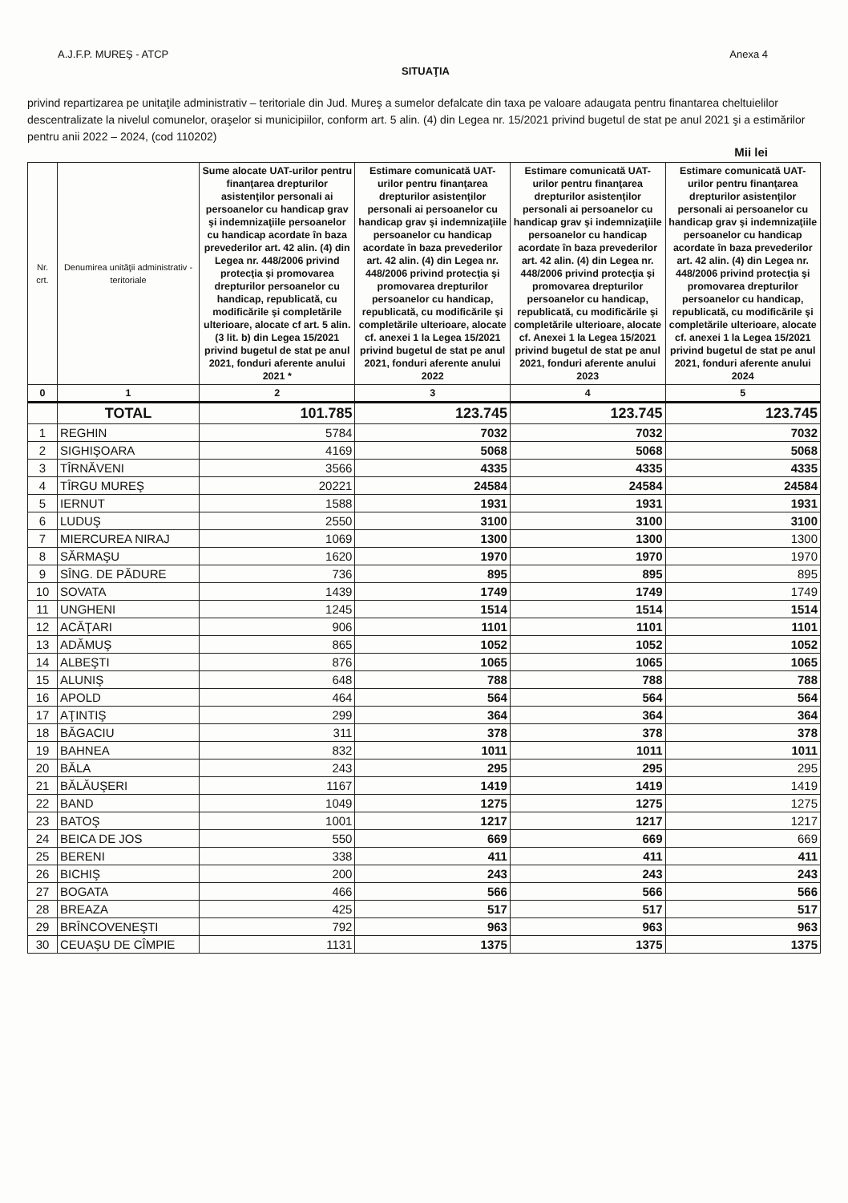A.J.F.P. MUREŞ - ATCP Anexa 4
SITUAŢIA
privind repartizarea pe unitaţile administrativ – teritoriale din Jud. Mureş a sumelor defalcate din taxa pe valoare adaugata pentru finantarea cheltuielilor descentralizate la nivelul comunelor, oraşelor si municipiilor, conform art. 5 alin. (4) din Legea nr. 15/2021 privind bugetul de stat pe anul 2021 şi a estimărilor pentru anii 2022 – 2024, (cod 110202)
Mii lei
| Nr. crt. | Denumirea unităţii administrativ - teritoriale | Sume alocate UAT-urilor pentru finanţarea drepturilor asistenţilor personali ai persoanelor cu handicap grav şi indemnizaţiile persoanelor cu handicap acordate în baza prevederilor art. 42 alin. (4) din Legea nr. 448/2006 privind protecţia şi promovarea drepturilor persoanelor cu handicap, republicată, cu modificările şi completările ulterioare, alocate cf art. 5 alin. (3 lit. b) din Legea 15/2021 privind bugetul de stat pe anul 2021, fonduri aferente anului 2021 * | Estimare comunicată UAT-urilor pentru finanţarea drepturilor asistenţilor personali ai persoanelor cu handicap grav şi indemnizaţiile persoanelor cu handicap acordate în baza prevederilor art. 42 alin. (4) din Legea nr. 448/2006 privind protecţia şi promovarea drepturilor persoanelor cu handicap, republicată, cu modificările şi completările ulterioare, alocate cf. anexei 1 la Legea 15/2021 privind bugetul de stat pe anul 2021, fonduri aferente anului 2022 | Estimare comunicată UAT-urilor pentru finanţarea drepturilor asistenţilor personali ai persoanelor cu handicap grav şi indemnizaţiile persoanelor cu handicap acordate în baza prevederilor art. 42 alin. (4) din Legea nr. 448/2006 privind protecţia şi promovarea drepturilor persoanelor cu handicap, republicată, cu modificările şi completările ulterioare, alocate cf. Anexei 1 la Legea 15/2021 privind bugetul de stat pe anul 2021, fonduri aferente anului 2023 | Estimare comunicată UAT-urilor pentru finanţarea drepturilor asistenţilor personali ai persoanelor cu handicap grav şi indemnizaţiile persoanelor cu handicap acordate în baza prevederilor art. 42 alin. (4) din Legea nr. 448/2006 privind protecţia şi promovarea drepturilor persoanelor cu handicap, republicată, cu modificările şi completările ulterioare, alocate cf. anexei 1 la Legea 15/2021 privind bugetul de stat pe anul 2021, fonduri aferente anului 2024 |
| --- | --- | --- | --- | --- | --- |
| 0 | 1 | 2 | 3 | 4 | 5 |
| | TOTAL | 101.785 | 123.745 | 123.745 | 123.745 |
| 1 | REGHIN | 5784 | 7032 | 7032 | 7032 |
| 2 | SIGHIŞOARA | 4169 | 5068 | 5068 | 5068 |
| 3 | TÎRNĂVENI | 3566 | 4335 | 4335 | 4335 |
| 4 | TÎRGU MUREŞ | 20221 | 24584 | 24584 | 24584 |
| 5 | IERNUT | 1588 | 1931 | 1931 | 1931 |
| 6 | LUDUŞ | 2550 | 3100 | 3100 | 3100 |
| 7 | MIERCUREA NIRAJ | 1069 | 1300 | 1300 | 1300 |
| 8 | SĂRMAŞU | 1620 | 1970 | 1970 | 1970 |
| 9 | SÎNG. DE PĂDURE | 736 | 895 | 895 | 895 |
| 10 | SOVATA | 1439 | 1749 | 1749 | 1749 |
| 11 | UNGHENI | 1245 | 1514 | 1514 | 1514 |
| 12 | ACĂŢARI | 906 | 1101 | 1101 | 1101 |
| 13 | ADĂMUŞ | 865 | 1052 | 1052 | 1052 |
| 14 | ALBEŞTI | 876 | 1065 | 1065 | 1065 |
| 15 | ALUNIŞ | 648 | 788 | 788 | 788 |
| 16 | APOLD | 464 | 564 | 564 | 564 |
| 17 | AŢINTIŞ | 299 | 364 | 364 | 364 |
| 18 | BĂGACIU | 311 | 378 | 378 | 378 |
| 19 | BAHNEA | 832 | 1011 | 1011 | 1011 |
| 20 | BĂLA | 243 | 295 | 295 | 295 |
| 21 | BĂLĂUŞERI | 1167 | 1419 | 1419 | 1419 |
| 22 | BAND | 1049 | 1275 | 1275 | 1275 |
| 23 | BATOŞ | 1001 | 1217 | 1217 | 1217 |
| 24 | BEICA DE JOS | 550 | 669 | 669 | 669 |
| 25 | BERENI | 338 | 411 | 411 | 411 |
| 26 | BICHIŞ | 200 | 243 | 243 | 243 |
| 27 | BOGATA | 466 | 566 | 566 | 566 |
| 28 | BREAZA | 425 | 517 | 517 | 517 |
| 29 | BRÎNCOVENEŞTI | 792 | 963 | 963 | 963 |
| 30 | CEUAŞU DE CÎMPIE | 1131 | 1375 | 1375 | 1375 |